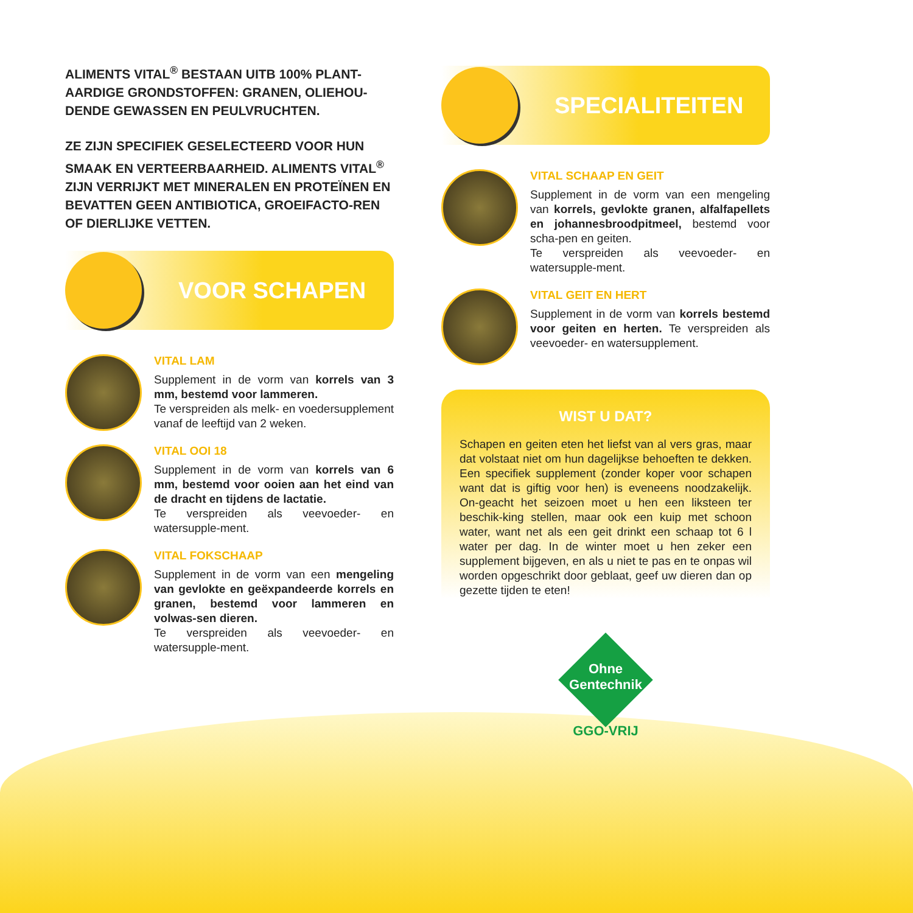ALIMENTS VITAL<sup>®</sup> BESTAAN UITB 100% PLANT-AARDIGE GRONDSTOFFEN: GRANEN, OLIEHOU-DENDE GEWASSEN EN PEULVRUCHTEN.
ZE ZIJN SPECIFIEK GESELECTEERD VOOR HUN SMAAK EN VERTEERBAARHEID. ALIMENTS VITAL<sup>®</sup> ZIJN VERRIJKT MET MINERALEN EN PROTEÏNEN EN BEVATTEN GEEN ANTIBIOTICA, GROEIFACTO-REN OF DIERLIJKE VETTEN.
VOOR SCHAPEN
VITAL LAM
Supplement in de vorm van korrels van 3 mm, bestemd voor lammeren.
Te verspreiden als melk- en voedersupplement vanaf de leeftijd van 2 weken.
VITAL OOI 18
Supplement in de vorm van korrels van 6 mm, bestemd voor ooien aan het eind van de dracht en tijdens de lactatie.
Te verspreiden als veevoeder- en watersupple-ment.
VITAL FOKSCHAAP
Supplement in de vorm van een mengeling van gevlokte en geëxpandeerde korrels en granen, bestemd voor lammeren en volwas-sen dieren.
Te verspreiden als veevoeder- en watersupple-ment.
SPECIALITEITEN
VITAL SCHAAP EN GEIT
Supplement in de vorm van een mengeling van korrels, gevlokte granen, alfalfapellets en johannesbroodpitmeel, bestemd voor scha-pen en geiten.
Te verspreiden als veevoeder- en watersupple-ment.
VITAL GEIT EN HERT
Supplement in de vorm van korrels bestemd voor geiten en herten. Te verspreiden als veevoeder- en watersupplement.
WIST U DAT?
Schapen en geiten eten het liefst van al vers gras, maar dat volstaat niet om hun dagelijkse behoeften te dekken. Een specifiek supplement (zonder koper voor schapen want dat is giftig voor hen) is eveneens noodzakelijk. On-geacht het seizoen moet u hen een liksteen ter beschik-king stellen, maar ook een kuip met schoon water, want net als een geit drinkt een schaap tot 6 l water per dag. In de winter moet u hen zeker een supplement bijgeven, en als u niet te pas en te onpas wil worden opgeschrikt door geblaat, geef uw dieren dan op gezette tijden te eten!
Ohne
Gentechnik
GGO-VRIJ